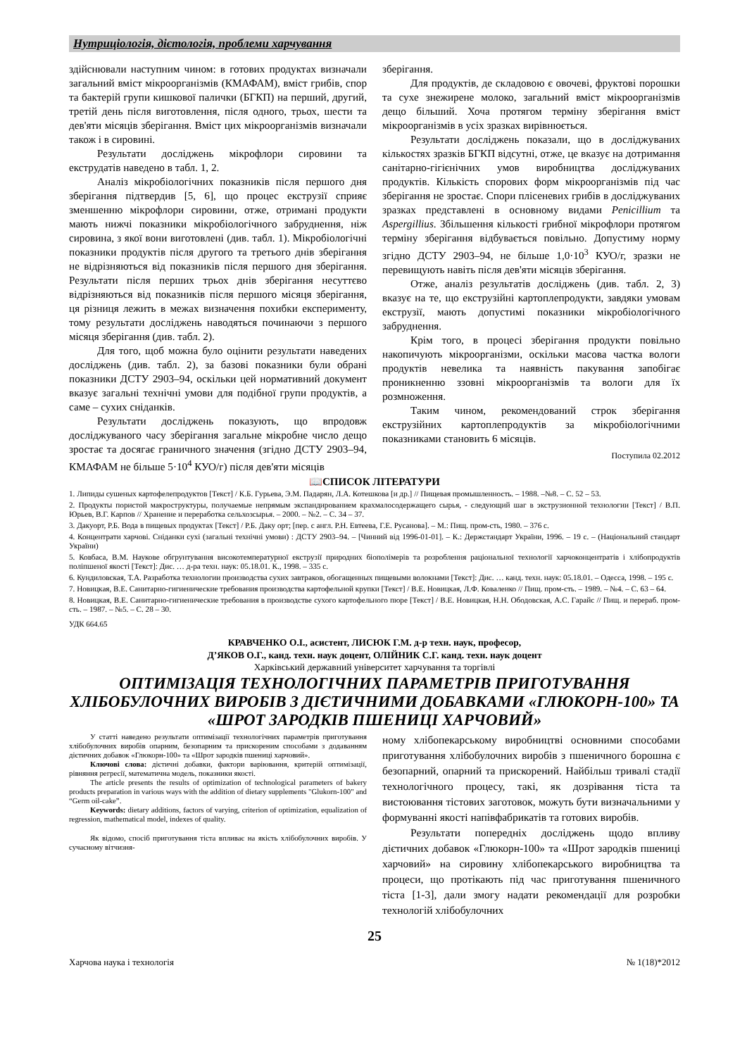Нутриціологія, дієтологія, проблеми харчування
здійснювали наступним чином: в готових продуктах визначали загальний вміст мікроорганізмів (КМАФАМ), вміст грибів, спор та бактерій групи кишкової палички (БГКП) на перший, другий, третій день після виготовлення, після одного, трьох, шести та дев'яти місяців зберігання. Вміст цих мікроорганізмів визначали також і в сировині.
Результати досліджень мікрофлори сировини та екструдатів наведено в табл. 1, 2.
Аналіз мікробіологічних показників після першого дня зберігання підтвердив [5, 6], що процес екструзії сприяє зменшенню мікрофлори сировини, отже, отримані продукти мають нижчі показники мікробіологічного забруднення, ніж сировина, з якої вони виготовлені (див. табл. 1). Мікробіологічні показники продуктів після другого та третього днів зберігання не відрізняються від показників після першого дня зберігання. Результати після перших трьох днів зберігання несуттєво відрізняються від показників після першого місяця зберігання, ця різниця лежить в межах визначення похибки експерименту, тому результати досліджень наводяться починаючи з першого місяця зберігання (див. табл. 2).
Для того, щоб можна було оцінити результати наведених досліджень (див. табл. 2), за базові показники були обрані показники ДСТУ 2903–94, оскільки цей нормативний документ вказує загальні технічні умови для подібної групи продуктів, а саме – сухих сніданків.
Результати досліджень показують, що впродовж досліджуваного часу зберігання загальне мікробне число дещо зростає та досягає граничного значення (згідно ДСТУ 2903–94, КМАФАМ не більше 5·10<sup>4</sup> КУО/г) після дев'яти місяців
зберігання.
Для продуктів, де складовою є овочеві, фруктові порошки та сухе знежирене молоко, загальний вміст мікроорганізмів дещо більший. Хоча протягом терміну зберігання вміст мікроорганізмів в усіх зразках вирівнюється.
Результати досліджень показали, що в досліджуваних кількостях зразків БГКП відсутні, отже, це вказує на дотримання санітарно-гігієнічних умов виробництва досліджуваних продуктів. Кількість спорових форм мікроорганізмів під час зберігання не зростає. Спори плісеневих грибів в досліджуваних зразках представлені в основному видами Penicillium та Aspergillius. Збільшення кількості грибної мікрофлори протягом терміну зберігання відбувається повільно. Допустиму норму згідно ДСТУ 2903–94, не більше 1,0·10<sup>3</sup> КУО/г, зразки не перевищують навіть після дев'яти місяців зберігання.
Отже, аналіз результатів досліджень (див. табл. 2, 3) вказує на те, що екструзійні картоплепродукти, завдяки умовам екструзії, мають допустимі показники мікробіологічного забруднення.
Крім того, в процесі зберігання продукти повільно накопичують мікроорганізми, оскільки масова частка вологи продуктів невелика та наявність пакування запобігає проникненню ззовні мікроорганізмів та вологи для їх розмноження.
Таким чином, рекомендований строк зберігання екструзійних картоплепродуктів за мікробіологічними показниками становить 6 місяців.
Поступила 02.2012
📖СПИСОК ЛІТЕРАТУРИ
1. Липиды сушеных картофелепродуктов [Текст] / К.Б. Гурьева, Э.М. Падарян, Л.А. Котешкова [и др.] // Пищевая промышленность. – 1988. –№8. – С. 52 – 53.
2. Продукты пористой макроструктуры, получаемые непрямым экспандированием крахмалосодержащего сырья, - следующий шаг в экструзионной технологии [Текст] / В.П. Юрьев, В.Г. Карпов // Хранение и переработка сельхозсырья. – 2000. – №2. – С. 34 – 37.
3. Дакуорт, Р.Б. Вода в пищевых продуктах [Текст] / Р.Б. Даку орт; [пер. с англ. Р.Н. Евтеева, Г.Е. Русанова]. – М.: Пищ. пром-сть, 1980. – 376 с.
4. Концентрати харчові. Сніданки сухі (загальні технічні умови) : ДСТУ 2903–94. – [Чинний від 1996-01-01]. – К.: Держстандарт України, 1996. – 19 с. – (Національний стандарт України)
5. Ковбаса, В.М. Наукове обгрунтування високотемпературної екструзії природних біополімерів та розроблення раціональної технології харчоконцентратів і хлібопродуктів поліпшеної якості [Текст]: Дис. … д-ра техн. наук: 05.18.01. К., 1998. – 335 с.
6. Кундиловская, Т.А. Разработка технологии производства сухих завтраков, обогащенных пищевыми волокнами [Текст]: Дис. … канд. техн. наук: 05.18.01. – Одесса, 1998. – 195 с.
7. Новицкая, В.Е. Санитарно-гигиенические требования производства картофельной крупки [Текст] / В.Е. Новицкая, Л.Ф. Коваленко // Пищ. пром-сть. – 1989. – №4. – С. 63 – 64.
8. Новицкая, В.Е. Санитарно-гигиенические требования в производстве сухого картофельного пюре [Текст] / В.Е. Новицкая, Н.Н. Ободовская, А.С. Гарайс // Пищ. и перераб. пром-сть. – 1987. – №5. – С. 28 – 30.
УДК 664.65
КРАВЧЕНКО О.І., асистент, ЛИСЮК Г.М. д-р техн. наук, професор,
Д’ЯКОВ О.Г., канд. техн. наук доцент, ОЛІЙНИК С.Г. канд. техн. наук доцент
Харківський державний університет харчування та торгівлі
ОПТИМІЗАЦІЯ ТЕХНОЛОГІЧНИХ ПАРАМЕТРІВ ПРИГОТУВАННЯ ХЛІБОБУЛОЧНИХ ВИРОБІВ З ДІЄТИЧНИМИ ДОБАВКАМИ «ГЛЮКОРН-100» ТА «ШРОТ ЗАРОДКІВ ПШЕНИЦІ ХАРЧОВИЙ»
У статті наведено результати оптимізації технологічних параметрів приготування хлібобулочних виробів опарним, безопарним та прискореним способами з додаванням дієтичних добавок «Глюкорн-100» та «Шрот зародків пшениці харчовий».
Ключові слова: дієтичні добавки, фактори варіювання, критерій оптимізації, рівняння регресії, математична модель, показники якості.
The article presents the results of optimization of technological parameters of bakery products preparation in various ways with the addition of dietary supplements "Glukorn-100" and “Germ oil-cake”.
Keywords: dietary additions, factors of varying, criterion of optimization, equalization of regression, mathematical model, indexes of quality.
Як відомо, спосіб приготування тіста впливає на якість хлібобулочних виробів. У сучасному вітчизня-
ному хлібопекарському виробництві основними способами приготування хлібобулочних виробів з пшеничного борошна є безопарний, опарний та прискорений. Найбільш тривалі стадії технологічного процесу, такі, як дозрівання тіста та вистоювання тістових заготовок, можуть бути визначальними у формуванні якості напівфабрикатів та готових виробів.
Результати попередніх досліджень щодо впливу дієтичних добавок «Глюкорн-100» та «Шрот зародків пшениці харчовий» на сировину хлібопекарського виробництва та процеси, що протікають під час приготування пшеничного тіста [1-3], дали змогу надати рекомендації для розробки технологій хлібобулочних
25
Харчова наука і технологія № 1(18)*2012